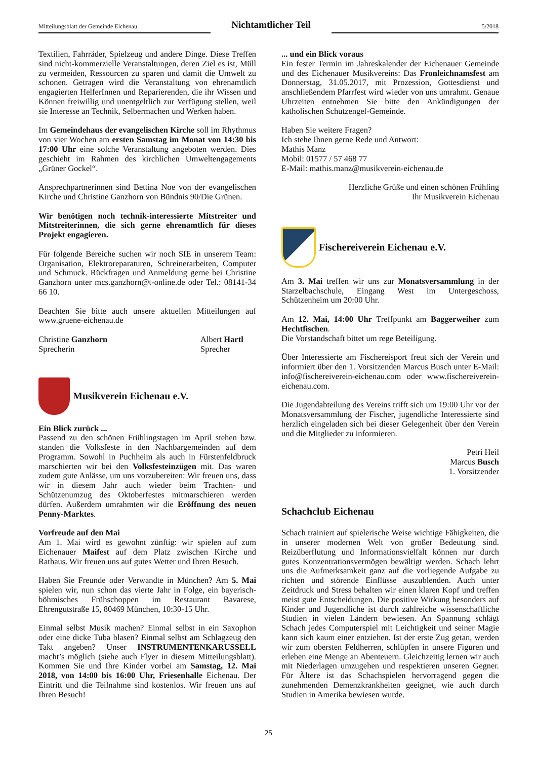Mitteilungsblatt der Gemeinde Eichenau
Nichtamtlicher Teil
5/2018
Textilien, Fahrräder, Spielzeug und andere Dinge. Diese Treffen sind nicht-kommerzielle Veranstaltungen, deren Ziel es ist, Müll zu vermeiden, Ressourcen zu sparen und damit die Umwelt zu schonen. Getragen wird die Veranstaltung von ehrenamtlich engagierten HelferInnen und Reparierenden, die ihr Wissen und Können freiwillig und unentgeltlich zur Verfügung stellen, weil sie Interesse an Technik, Selbermachen und Werken haben.
Im Gemeindehaus der evangelischen Kirche soll im Rhythmus von vier Wochen am ersten Samstag im Monat von 14:30 bis 17:00 Uhr eine solche Veranstaltung angeboten werden. Dies geschieht im Rahmen des kirchlichen Umweltengagements „Grüner Gockel“.
Ansprechpartnerinnen sind Bettina Noe von der evangelischen Kirche und Christine Ganzhorn von Bündnis 90/Die Grünen.
Wir benötigen noch technik-interessierte Mitstreiter und Mitstreiterinnen, die sich gerne ehrenamtlich für dieses Projekt engagieren.
Für folgende Bereiche suchen wir noch SIE in unserem Team: Organisation, Elektroreparaturen, Schreinerarbeiten, Computer und Schmuck. Rückfragen und Anmeldung gerne bei Christine Ganzhorn unter mcs.ganzhorn@t-online.de oder Tel.: 08141-34 66 10.
Beachten Sie bitte auch unsere aktuellen Mitteilungen auf www.gruene-eichenau.de
Christine Ganzhorn
Sprecherin
Albert Hartl
Sprecher
Musikverein Eichenau e.V.
Ein Blick zurück ...
Passend zu den schönen Frühlingstagen im April stehen bzw. standen die Volksfeste in den Nachbargemeinden auf dem Programm. Sowohl in Puchheim als auch in Fürstenfeldbruck marschierten wir bei den Volksfesteinzügen mit. Das waren zudem gute Anlässe, um uns vorzubereiten: Wir freuen uns, dass wir in diesem Jahr auch wieder beim Trachten- und Schützenumzug des Oktoberfestes mitmarschieren werden dürfen. Außerdem umrahmten wir die Eröffnung des neuen Penny-Marktes.
Vorfreude auf den Mai
Am 1. Mai wird es gewohnt zünftig: wir spielen auf zum Eichenauer Maifest auf dem Platz zwischen Kirche und Rathaus. Wir freuen uns auf gutes Wetter und Ihren Besuch.
Haben Sie Freunde oder Verwandte in München? Am 5. Mai spielen wir, nun schon das vierte Jahr in Folge, ein bayerisch-böhmisches Frühschoppen im Restaurant Bavarese, Ehrengutstraße 15, 80469 München, 10:30-15 Uhr.
Einmal selbst Musik machen? Einmal selbst in ein Saxophon oder eine dicke Tuba blasen? Einmal selbst am Schlagzeug den Takt angeben? Unser INSTRUMENTENKARUSSELL macht’s möglich (siehe auch Flyer in diesem Mitteilungsblatt). Kommen Sie und Ihre Kinder vorbei am Samstag, 12. Mai 2018, von 14:00 bis 16:00 Uhr, Friesenhalle Eichenau. Der Eintritt und die Teilnahme sind kostenlos. Wir freuen uns auf Ihren Besuch!
... und ein Blick voraus
Ein fester Termin im Jahreskalender der Eichenauer Gemeinde und des Eichenauer Musikvereins: Das Fronleichnamsfest am Donnerstag, 31.05.2017, mit Prozession, Gottesdienst und anschließendem Pfarrfest wird wieder von uns umrahmt. Genaue Uhrzeiten entnehmen Sie bitte den Ankündigungen der katholischen Schutzengel-Gemeinde.
Haben Sie weitere Fragen?
Ich stehe Ihnen gerne Rede und Antwort:
Mathis Manz
Mobil: 01577 / 57 468 77
E-Mail: mathis.manz@musikverein-eichenau.de
Herzliche Grüße und einen schönen Frühling
Ihr Musikverein Eichenau
Fischereiverein Eichenau e.V.
Am 3. Mai treffen wir uns zur Monatsversammlung in der Starzelbachschule, Eingang West im Untergeschoss, Schützenheim um 20:00 Uhr.
Am 12. Mai, 14:00 Uhr Treffpunkt am Baggerweiher zum Hechtfischen.
Die Vorstandschaft bittet um rege Beteiligung.
Über Interessierte am Fischereisport freut sich der Verein und informiert über den 1. Vorsitzenden Marcus Busch unter E-Mail: info@fischereiverein-eichenau.com oder www.fischereiverein-eichenau.com.
Die Jugendabteilung des Vereins trifft sich um 19:00 Uhr vor der Monatsversammlung der Fischer, jugendliche Interessierte sind herzlich eingeladen sich bei dieser Gelegenheit über den Verein und die Mitglieder zu informieren.
Petri Heil
Marcus Busch
1. Vorsitzender
Schachclub Eichenau
Schach trainiert auf spielerische Weise wichtige Fähigkeiten, die in unserer modernen Welt von großer Bedeutung sind. Reizüberflutung und Informationsvielfalt können nur durch gutes Konzentrationsvermögen bewältigt werden. Schach lehrt uns die Aufmerksamkeit ganz auf die vorliegende Aufgabe zu richten und störende Einflüsse auszublenden. Auch unter Zeitdruck und Stress behalten wir einen klaren Kopf und treffen meist gute Entscheidungen. Die positive Wirkung besonders auf Kinder und Jugendliche ist durch zahlreiche wissenschaftliche Studien in vielen Ländern bewiesen. An Spannung schlägt Schach jedes Computerspiel mit Leichtigkeit und seiner Magie kann sich kaum einer entziehen. Ist der erste Zug getan, werden wir zum obersten Feldherren, schlüpfen in unsere Figuren und erleben eine Menge an Abenteuern. Gleichzeitig lernen wir auch mit Niederlagen umzugehen und respektieren unseren Gegner. Für Ältere ist das Schachspielen hervorragend gegen die zunehmenden Demenzkrankheiten geeignet, wie auch durch Studien in Amerika bewiesen wurde.
25